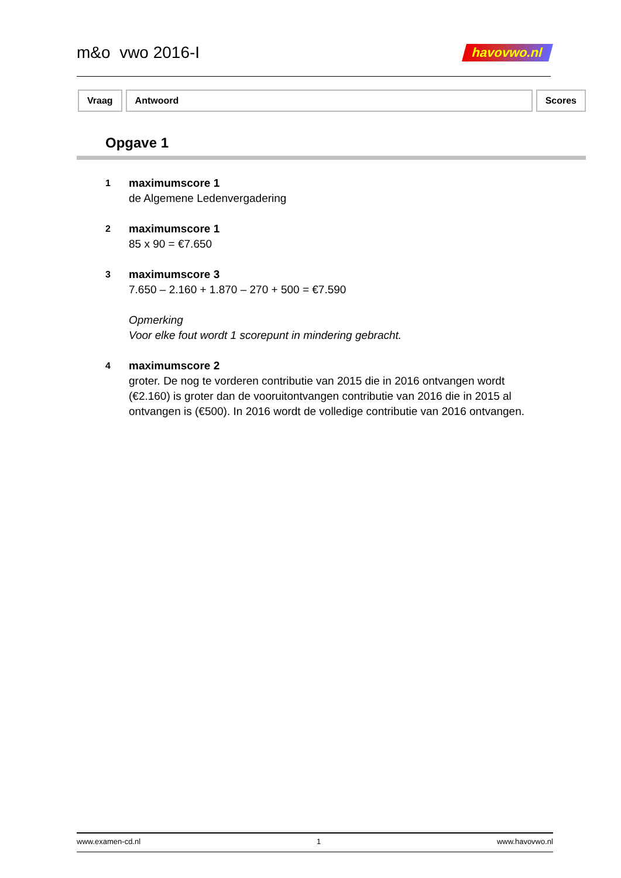m&o vwo 2016-I havovwo.nl
Vraag Antwoord Scores
Opgave 1
1
maximumscore 1
de Algemene Ledenvergadering
2
maximumscore 1
85 x 90 = €7.650
3
maximumscore 3
7.650 – 2.160 + 1.870 – 270 + 500 = €7.590
Opmerking
Voor elke fout wordt 1 scorepunt in mindering gebracht.
4
maximumscore 2
groter. De nog te vorderen contributie van 2015 die in 2016 ontvangen wordt (€2.160) is groter dan de vooruitontvangen contributie van 2016 die in 2015 al ontvangen is (€500). In 2016 wordt de volledige contributie van 2016 ontvangen.
www.examen-cd.nl 1 www.havovwo.nl